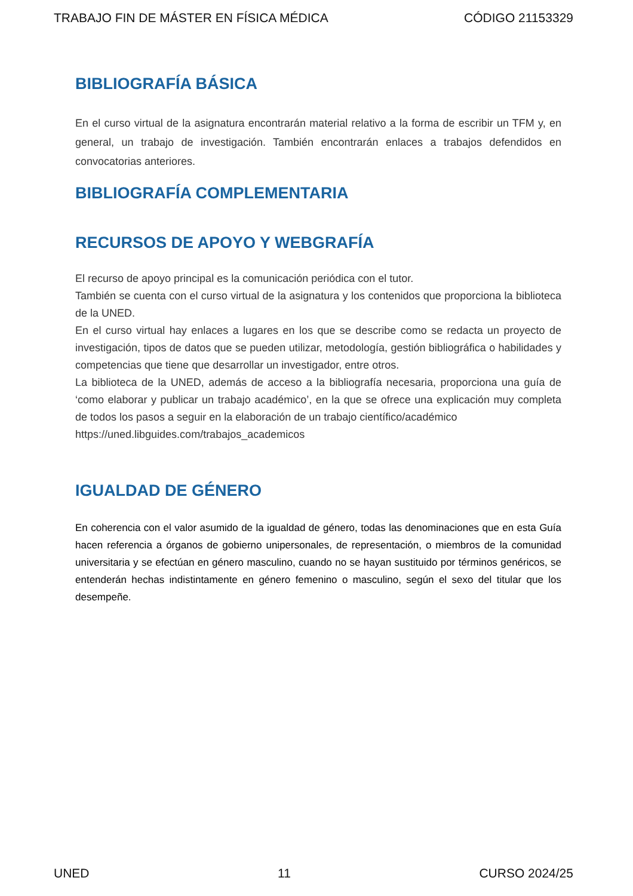TRABAJO FIN DE MÁSTER EN FÍSICA MÉDICA CÓDIGO 21153329
BIBLIOGRAFÍA BÁSICA
En el curso virtual de la asignatura encontrarán material relativo a la forma de escribir un TFM y, en general, un trabajo de investigación. También encontrarán enlaces a trabajos defendidos en convocatorias anteriores.
BIBLIOGRAFÍA COMPLEMENTARIA
RECURSOS DE APOYO Y WEBGRAFÍA
El recurso de apoyo principal es la comunicación periódica con el tutor.
También se cuenta con el curso virtual de la asignatura y los contenidos que proporciona la biblioteca de la UNED.
En el curso virtual hay enlaces a lugares en los que se describe como se redacta un proyecto de investigación, tipos de datos que se pueden utilizar, metodología, gestión bibliográfica o habilidades y competencias que tiene que desarrollar un investigador, entre otros.
La biblioteca de la UNED, además de acceso a la bibliografía necesaria, proporciona una guía de ‘como elaborar y publicar un trabajo académico’, en la que se ofrece una explicación muy completa de todos los pasos a seguir en la elaboración de un trabajo científico/académico
https://uned.libguides.com/trabajos_academicos
IGUALDAD DE GÉNERO
En coherencia con el valor asumido de la igualdad de género, todas las denominaciones que en esta Guía hacen referencia a órganos de gobierno unipersonales, de representación, o miembros de la comunidad universitaria y se efectúan en género masculino, cuando no se hayan sustituido por términos genéricos, se entenderán hechas indistintamente en género femenino o masculino, según el sexo del titular que los desempeñe.
UNED 11 CURSO 2024/25